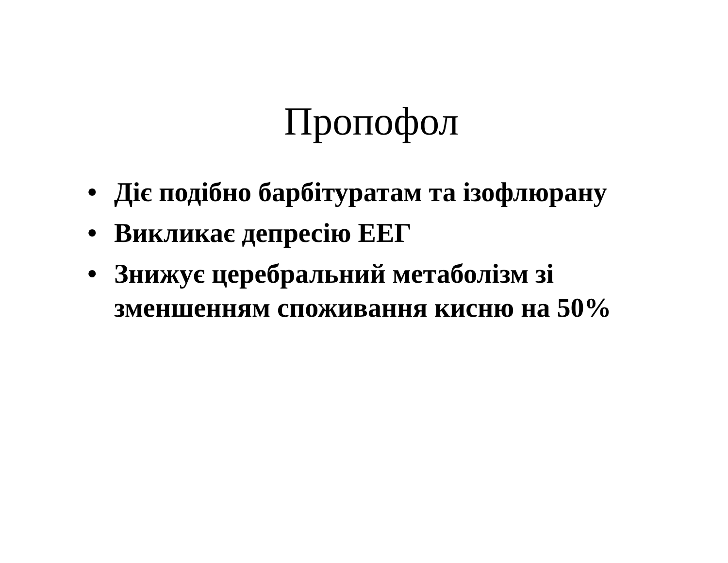Пропофол
• Діє подібно барбітуратам та ізофлюрану
• Викликає депресію ЕЕГ
• Знижує церебральний метаболізм зі зменшенням споживання кисню на 50%